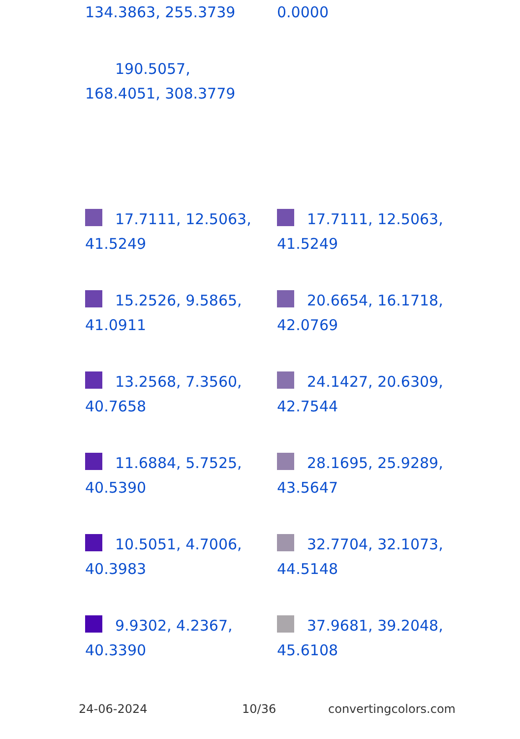134.3863, 255.3739 0.0000
190.5057,
168.4051, 308.3779
17.7111, 12.5063,
41.5249
17.7111, 12.5063,
41.5249
15.2526, 9.5865,
41.0911
20.6654, 16.1718,
42.0769
13.2568, 7.3560,
40.7658
24.1427, 20.6309,
42.7544
11.6884, 5.7525,
40.5390
28.1695, 25.9289,
43.5647
10.5051, 4.7006,
40.3983
32.7704, 32.1073,
44.5148
9.9302, 4.2367,
40.3390
37.9681, 39.2048,
45.6108
24-06-2024 10/36 convertingcolors.com